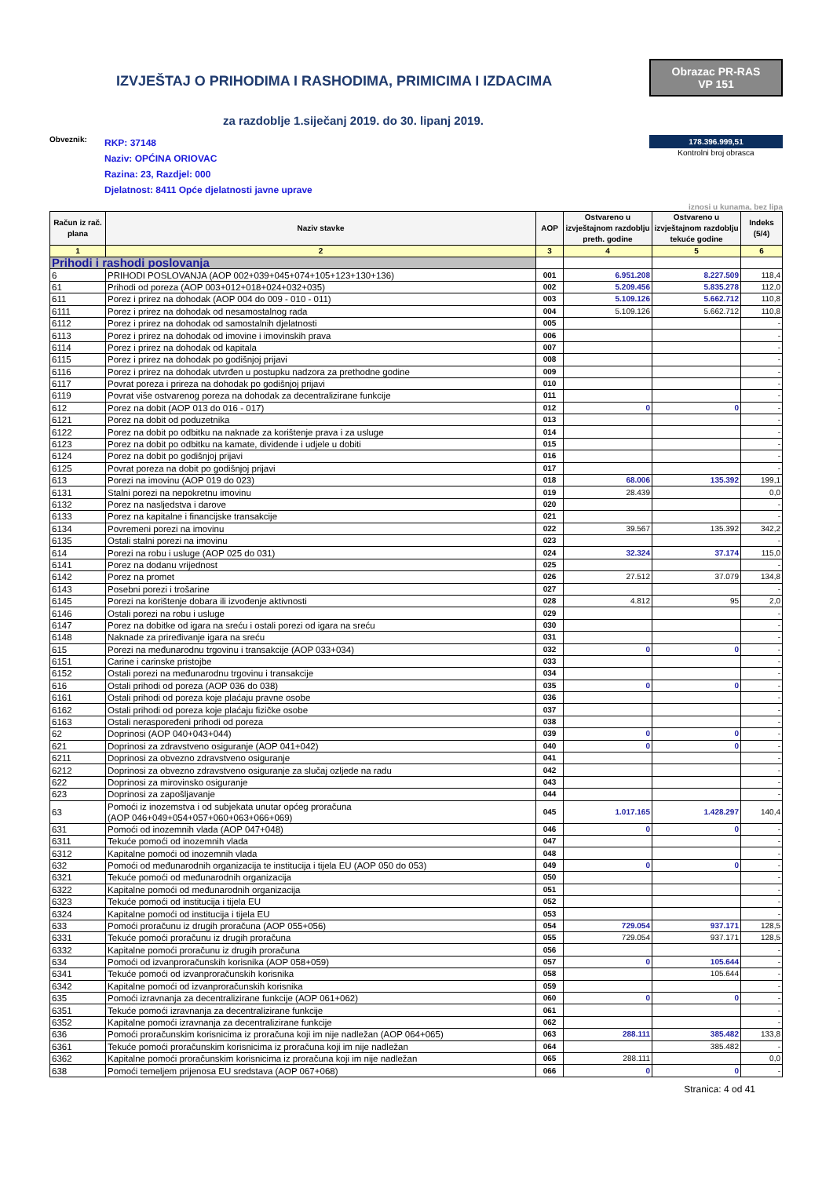IZVJEŠTAJ O PRIHODIMA I RASHODIMA, PRIMICIMA I IZDACIMA
Obrazac PR-RAS
VP 151
za razdoblje 1.siječanj 2019. do 30. lipanj 2019.
Obveznik:
RKP: 37148
Naziv: OPĆINA ORIOVAC
Razina: 23, Razdjel: 000
Djelatnost: 8411 Opće djelatnosti javne uprave
178.396.999,51
Kontrolni broj obrasca
iznosi u kunama, bez lipa
| Račun iz rač. plana | Naziv stavke | AOP | Ostvareno u izvještajnom razdoblju preth. godine | Ostvareno u izvještajnom razdoblju tekuće godine | Indeks (5/4) |
| --- | --- | --- | --- | --- | --- |
| 1 | 2 | 3 | 4 | 5 | 6 |
| Prihodi i rashodi poslovanja | | | | | |
| 6 | PRIHODI POSLOVANJA (AOP 002+039+045+074+105+123+130+136) | 001 | 6.951.208 | 8.227.509 | 118,4 |
| 61 | Prihodi od poreza (AOP 003+012+018+024+032+035) | 002 | 5.209.456 | 5.835.278 | 112,0 |
| 611 | Porez i prirez na dohodak (AOP 004 do 009 - 010 - 011) | 003 | 5.109.126 | 5.662.712 | 110,8 |
| 6111 | Porez i prirez na dohodak od nesamostalnog rada | 004 | 5.109.126 | 5.662.712 | 110,8 |
| 6112 | Porez i prirez na dohodak od samostalnih djelatnosti | 005 | | | - |
| 6113 | Porez i prirez na dohodak od imovine i imovinskih prava | 006 | | | - |
| 6114 | Porez i prirez na dohodak od kapitala | 007 | | | - |
| 6115 | Porez i prirez na dohodak po godišnjoj prijavi | 008 | | | - |
| 6116 | Porez i prirez na dohodak utvrđen u postupku nadzora za prethodne godine | 009 | | | - |
| 6117 | Povrat poreza i prireza na dohodak po godišnjoj prijavi | 010 | | | - |
| 6119 | Povrat više ostvarenog poreza na dohodak za decentralizirane funkcije | 011 | | | - |
| 612 | Porez na dobit (AOP 013 do 016 - 017) | 012 | 0 | 0 | - |
| 6121 | Porez na dobit od poduzetnika | 013 | | | - |
| 6122 | Porez na dobit po odbitku na naknade za korištenje prava i za usluge | 014 | | | - |
| 6123 | Porez na dobit po odbitku na kamate, dividende i udjele u dobiti | 015 | | | - |
| 6124 | Porez na dobit po godišnjoj prijavi | 016 | | | - |
| 6125 | Povrat poreza na dobit po godišnjoj prijavi | 017 | | | - |
| 613 | Porezi na imovinu (AOP 019 do 023) | 018 | 68.006 | 135.392 | 199,1 |
| 6131 | Stalni porezi na nepokretnu imovinu | 019 | 28.439 | | 0,0 |
| 6132 | Porez na nasljedstva i darove | 020 | | | - |
| 6133 | Porez na kapitalne i financijske transakcije | 021 | | | - |
| 6134 | Povremeni porezi na imovinu | 022 | 39.567 | 135.392 | 342,2 |
| 6135 | Ostali stalni porezi na imovinu | 023 | | | - |
| 614 | Porezi na robu i usluge (AOP 025 do 031) | 024 | 32.324 | 37.174 | 115,0 |
| 6141 | Porez na dodanu vrijednost | 025 | | | - |
| 6142 | Porez na promet | 026 | 27.512 | 37.079 | 134,8 |
| 6143 | Posebni porezi i trošarine | 027 | | | - |
| 6145 | Porezi na korištenje dobara ili izvođenje aktivnosti | 028 | 4.812 | 95 | 2,0 |
| 6146 | Ostali porezi na robu i usluge | 029 | | | - |
| 6147 | Porez na dobitke od igara na sreću i ostali porezi od igara na sreću | 030 | | | - |
| 6148 | Naknade za priređivanje igara na sreću | 031 | | | - |
| 615 | Porezi na međunarodnu trgovinu i transakcije (AOP 033+034) | 032 | 0 | 0 | - |
| 6151 | Carine i carinske pristojbe | 033 | | | - |
| 6152 | Ostali porezi na međunarodnu trgovinu i transakcije | 034 | | | - |
| 616 | Ostali prihodi od poreza (AOP 036 do 038) | 035 | 0 | 0 | - |
| 6161 | Ostali prihodi od poreza koje plaćaju pravne osobe | 036 | | | - |
| 6162 | Ostali prihodi od poreza koje plaćaju fizičke osobe | 037 | | | - |
| 6163 | Ostali neraspoređeni prihodi od poreza | 038 | | | - |
| 62 | Doprinosi (AOP 040+043+044) | 039 | 0 | 0 | - |
| 621 | Doprinosi za zdravstveno osiguranje (AOP 041+042) | 040 | 0 | 0 | - |
| 6211 | Doprinosi za obvezno zdravstveno osiguranje | 041 | | | - |
| 6212 | Doprinosi za obvezno zdravstveno osiguranje za slučaj ozljede na radu | 042 | | | - |
| 622 | Doprinosi za mirovinsko osiguranje | 043 | | | - |
| 623 | Doprinosi za zapošljavanje | 044 | | | - |
| 63 | Pomoći iz inozemstva i od subjekata unutar općeg proračuna (AOP 046+049+054+057+060+063+066+069) | 045 | 1.017.165 | 1.428.297 | 140,4 |
| 631 | Pomoći od inozemnih vlada (AOP 047+048) | 046 | 0 | 0 | - |
| 6311 | Tekuće pomoći od inozemnih vlada | 047 | | | - |
| 6312 | Kapitalne pomoći od inozemnih vlada | 048 | | | - |
| 632 | Pomoći od međunarodnih organizacija te institucija i tijela EU (AOP 050 do 053) | 049 | 0 | 0 | - |
| 6321 | Tekuće pomoći od međunarodnih organizacija | 050 | | | - |
| 6322 | Kapitalne pomoći od međunarodnih organizacija | 051 | | | - |
| 6323 | Tekuće pomoći od institucija i tijela EU | 052 | | | - |
| 6324 | Kapitalne pomoći od institucija i tijela EU | 053 | | | - |
| 633 | Pomoći proračunu iz drugih proračuna (AOP 055+056) | 054 | 729.054 | 937.171 | 128,5 |
| 6331 | Tekuće pomoći proračunu iz drugih proračuna | 055 | 729.054 | 937.171 | 128,5 |
| 6332 | Kapitalne pomoći proračunu iz drugih proračuna | 056 | | | - |
| 634 | Pomoći od izvanproračunskih korisnika (AOP 058+059) | 057 | 0 | 105.644 | - |
| 6341 | Tekuće pomoći od izvanproračunskih korisnika | 058 | | 105.644 | - |
| 6342 | Kapitalne pomoći od izvanproračunskih korisnika | 059 | | | - |
| 635 | Pomoći izravnanja za decentralizirane funkcije (AOP 061+062) | 060 | 0 | 0 | - |
| 6351 | Tekuće pomoći izravnanja za decentralizirane funkcije | 061 | | | - |
| 6352 | Kapitalne pomoći izravnanja za decentralizirane funkcije | 062 | | | - |
| 636 | Pomoći proračunskim korisnicima iz proračuna koji im nije nadležan (AOP 064+065) | 063 | 288.111 | 385.482 | 133,8 |
| 6361 | Tekuće pomoći proračunskim korisnicima iz proračuna koji im nije nadležan | 064 | | 385.482 | - |
| 6362 | Kapitalne pomoći proračunskim korisnicima iz proračuna koji im nije nadležan | 065 | 288.111 | | 0,0 |
| 638 | Pomoći temeljem prijenosa EU sredstava (AOP 067+068) | 066 | 0 | 0 | - |
Stranica: 4 od 41